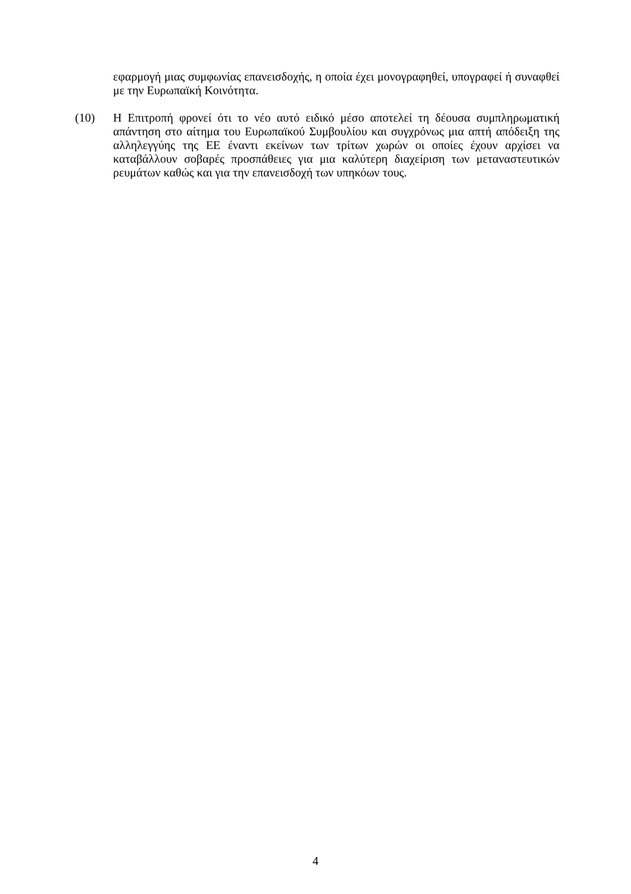εφαρμογή μιας συμφωνίας επανεισδοχής, η οποία έχει μονογραφηθεί, υπογραφεί ή συναφθεί με την Ευρωπαϊκή Κοινότητα.
(10) Η Επιτροπή φρονεί ότι το νέο αυτό ειδικό μέσο αποτελεί τη δέουσα συμπληρωματική απάντηση στο αίτημα του Ευρωπαϊκού Συμβουλίου και συγχρόνως μια απτή απόδειξη της αλληλεγγύης της ΕΕ έναντι εκείνων των τρίτων χωρών οι οποίες έχουν αρχίσει να καταβάλλουν σοβαρές προσπάθειες για μια καλύτερη διαχείριση των μεταναστευτικών ρευμάτων καθώς και για την επανεισδοχή των υπηκόων τους.
4